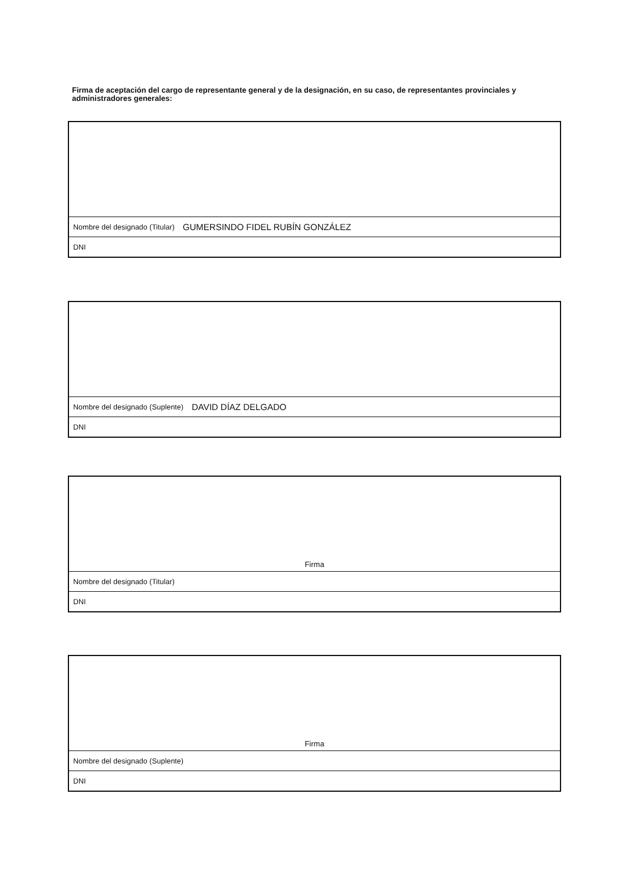Firma de aceptación del cargo de representante general y de la designación, en su caso, de representantes provinciales y administradores generales:
Nombre del designado (Titular) GUMERSINDO FIDEL RUBÍN GONZÁLEZ
DNI
Nombre del designado (Suplente) DAVID DÍAZ DELGADO
DNI
Firma
Nombre del designado (Titular)
DNI
Firma
Nombre del designado (Suplente)
DNI